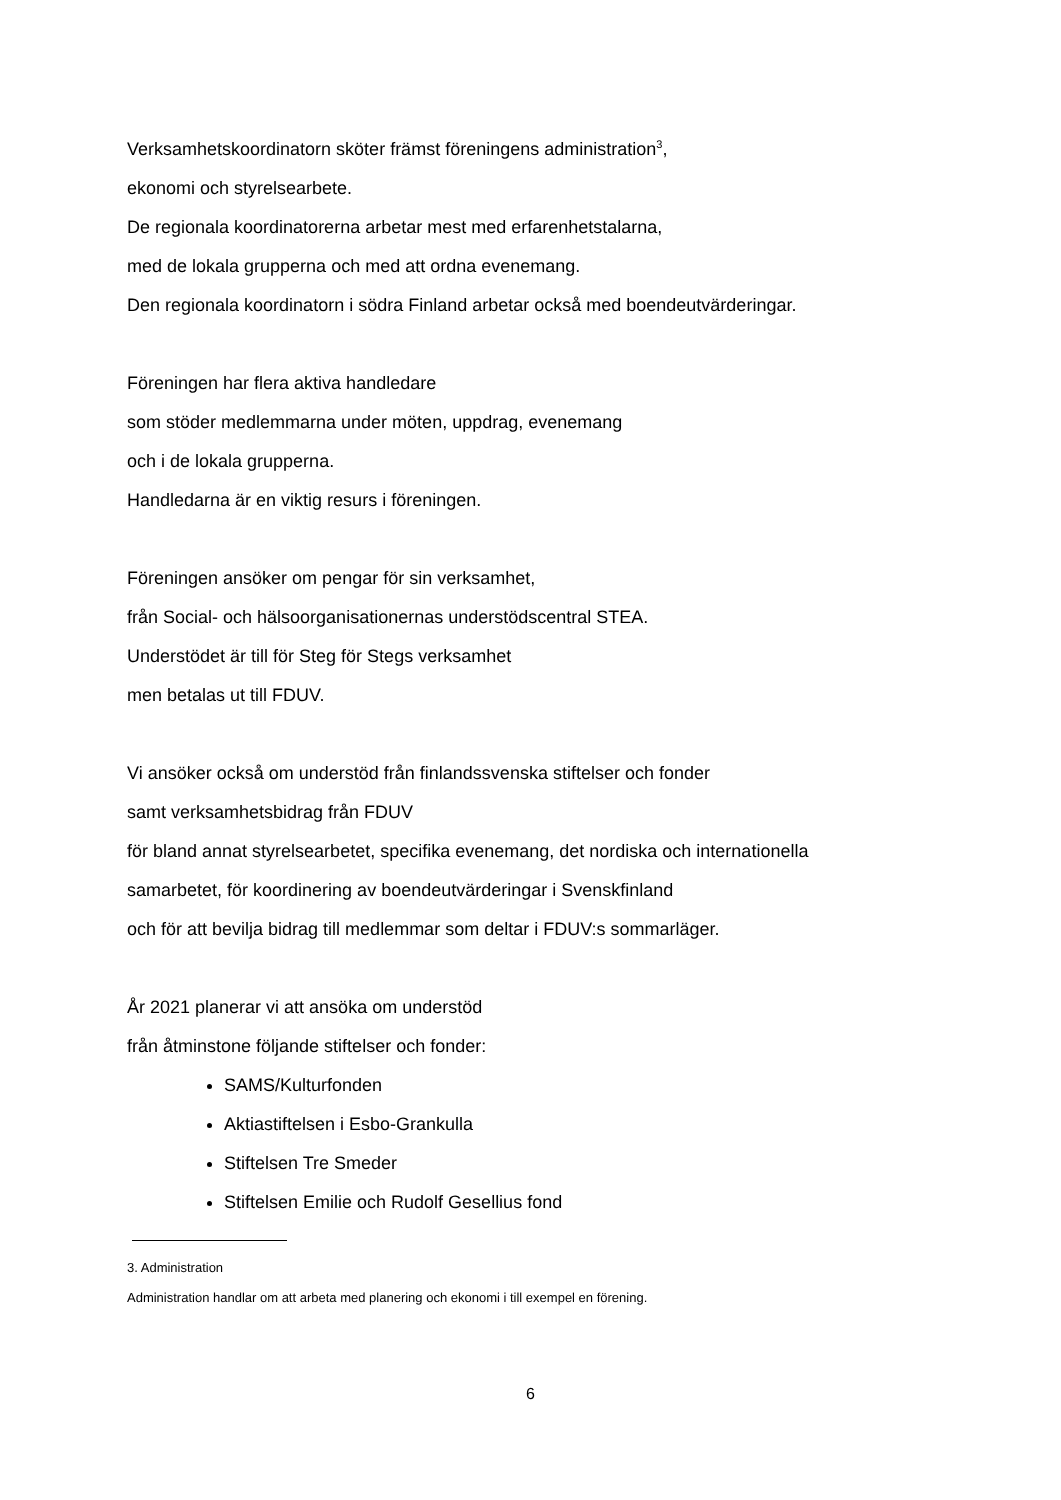Verksamhetskoordinatorn sköter främst föreningens administration<sup>3</sup>,
ekonomi och styrelsearbete.
De regionala koordinatorerna arbetar mest med erfarenhetstalarna,
med de lokala grupperna och med att ordna evenemang.
Den regionala koordinatorn i södra Finland arbetar också med boendeutvärderingar.
Föreningen har flera aktiva handledare
som stöder medlemmarna under möten, uppdrag, evenemang
och i de lokala grupperna.
Handledarna är en viktig resurs i föreningen.
Föreningen ansöker om pengar för sin verksamhet,
från Social- och hälsoorganisationernas understödscentral STEA.
Understödet är till för Steg för Stegs verksamhet
men betalas ut till FDUV.
Vi ansöker också om understöd från finlandssvenska stiftelser och fonder
samt verksamhetsbidrag från FDUV
för bland annat styrelsearbetet, specifika evenemang, det nordiska och internationella
samarbetet, för koordinering av boendeutvärderingar i Svenskfinland
och för att bevilja bidrag till medlemmar som deltar i FDUV:s sommarläger.
År 2021 planerar vi att ansöka om understöd
från åtminstone följande stiftelser och fonder:
SAMS/Kulturfonden
Aktiastiftelsen i Esbo-Grankulla
Stiftelsen Tre Smeder
Stiftelsen Emilie och Rudolf Gesellius fond
3. Administration
Administration handlar om att arbeta med planering och ekonomi i till exempel en förening.
6